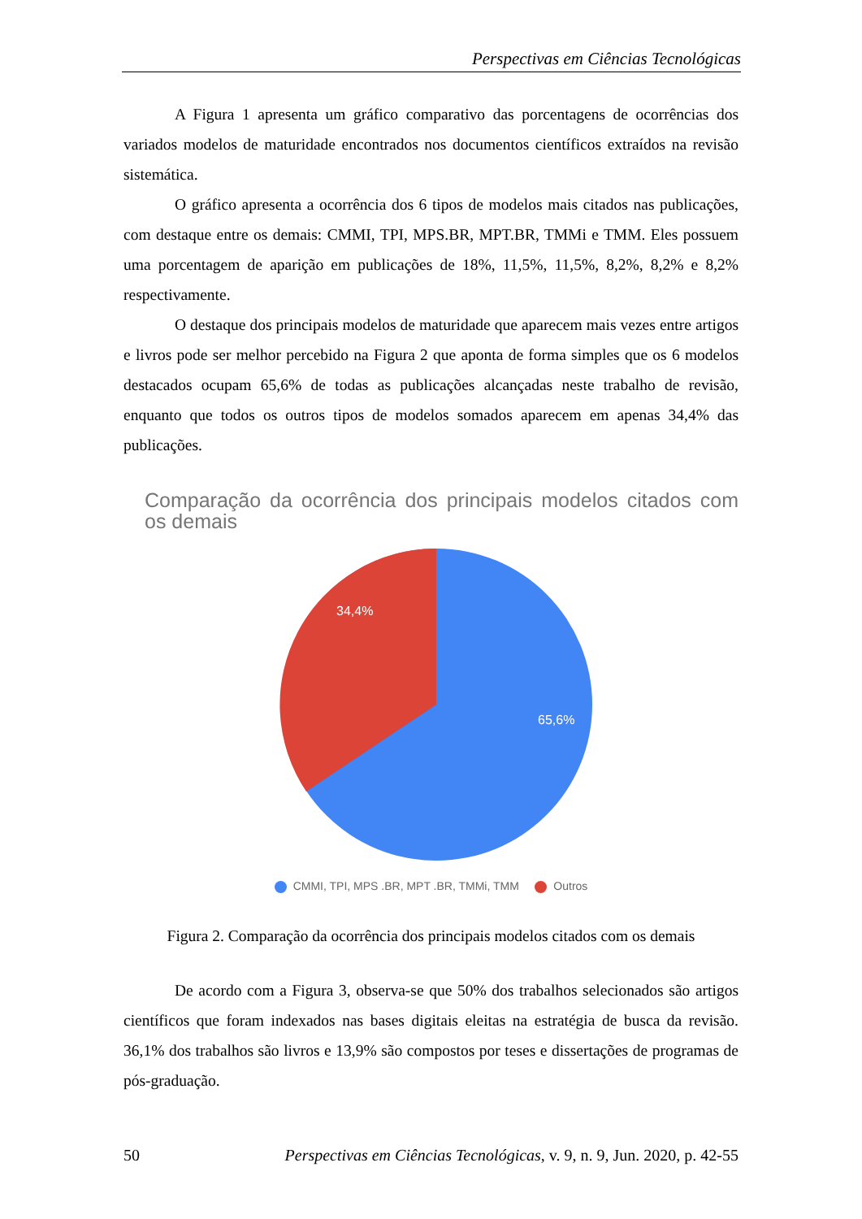Perspectivas em Ciências Tecnológicas
A Figura 1 apresenta um gráfico comparativo das porcentagens de ocorrências dos variados modelos de maturidade encontrados nos documentos científicos extraídos na revisão sistemática.
O gráfico apresenta a ocorrência dos 6 tipos de modelos mais citados nas publicações, com destaque entre os demais: CMMI, TPI, MPS.BR, MPT.BR, TMMi e TMM. Eles possuem uma porcentagem de aparição em publicações de 18%, 11,5%, 11,5%, 8,2%, 8,2% e 8,2% respectivamente.
O destaque dos principais modelos de maturidade que aparecem mais vezes entre artigos e livros pode ser melhor percebido na Figura 2 que aponta de forma simples que os 6 modelos destacados ocupam 65,6% de todas as publicações alcançadas neste trabalho de revisão, enquanto que todos os outros tipos de modelos somados aparecem em apenas 34,4% das publicações.
Comparação da ocorrência dos principais modelos citados com os demais
34,4%
65,6%
CMMI, TPI, MPS .BR, MPT .BR, TMMi, TMM Outros
Figura 2. Comparação da ocorrência dos principais modelos citados com os demais
De acordo com a Figura 3, observa-se que 50% dos trabalhos selecionados são artigos científicos que foram indexados nas bases digitais eleitas na estratégia de busca da revisão. 36,1% dos trabalhos são livros e 13,9% são compostos por teses e dissertações de programas de pós-graduação.
50 Perspectivas em Ciências Tecnológicas, v. 9, n. 9, Jun. 2020, p. 42-55